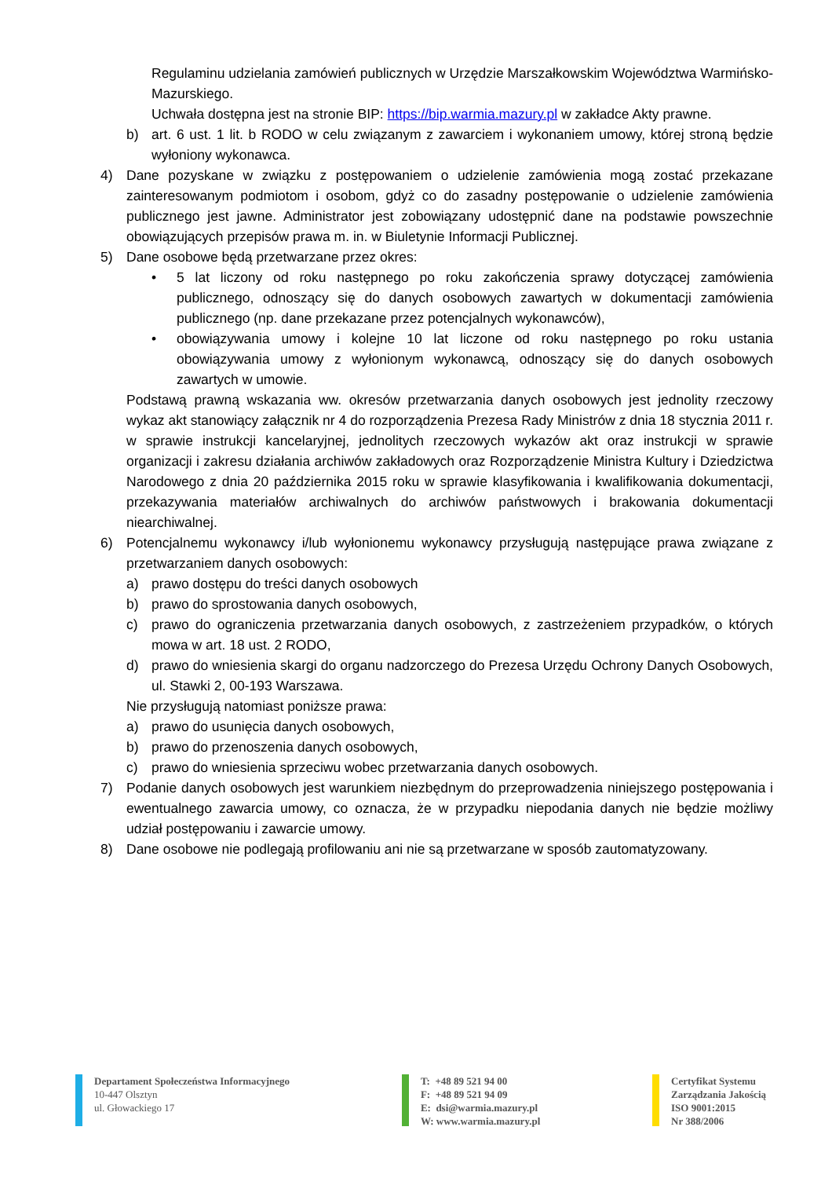Regulaminu udzielania zamówień publicznych w Urzędzie Marszałkowskim Województwa Warmińsko-Mazurskiego.
Uchwała dostępna jest na stronie BIP: https://bip.warmia.mazury.pl w zakładce Akty prawne.
b) art. 6 ust. 1 lit. b RODO w celu związanym z zawarciem i wykonaniem umowy, której stroną będzie wyłoniony wykonawca.
4) Dane pozyskane w związku z postępowaniem o udzielenie zamówienia mogą zostać przekazane zainteresowanym podmiotom i osobom, gdyż co do zasadny postępowanie o udzielenie zamówienia publicznego jest jawne. Administrator jest zobowiązany udostępnić dane na podstawie powszechnie obowiązujących przepisów prawa m. in. w Biuletynie Informacji Publicznej.
5) Dane osobowe będą przetwarzane przez okres:
• 5 lat liczony od roku następnego po roku zakończenia sprawy dotyczącej zamówienia publicznego, odnoszący się do danych osobowych zawartych w dokumentacji zamówienia publicznego (np. dane przekazane przez potencjalnych wykonawców),
• obowiązywania umowy i kolejne 10 lat liczone od roku następnego po roku ustania obowiązywania umowy z wyłonionym wykonawcą, odnoszący się do danych osobowych zawartych w umowie.
Podstawą prawną wskazania ww. okresów przetwarzania danych osobowych jest jednolity rzeczowy wykaz akt stanowiący załącznik nr 4 do rozporządzenia Prezesa Rady Ministrów z dnia 18 stycznia 2011 r. w sprawie instrukcji kancelaryjnej, jednolitych rzeczowych wykazów akt oraz instrukcji w sprawie organizacji i zakresu działania archiwów zakładowych oraz Rozporządzenie Ministra Kultury i Dziedzictwa Narodowego z dnia 20 października 2015 roku w sprawie klasyfikowania i kwalifikowania dokumentacji, przekazywania materiałów archiwalnych do archiwów państwowych i brakowania dokumentacji niearchiwalnej.
6) Potencjalnemu wykonawcy i/lub wyłonionemu wykonawcy przysługują następujące prawa związane z przetwarzaniem danych osobowych:
a) prawo dostępu do treści danych osobowych
b) prawo do sprostowania danych osobowych,
c) prawo do ograniczenia przetwarzania danych osobowych, z zastrzeżeniem przypadków, o których mowa w art. 18 ust. 2 RODO,
d) prawo do wniesienia skargi do organu nadzorczego do Prezesa Urzędu Ochrony Danych Osobowych, ul. Stawki 2, 00-193 Warszawa.
Nie przysługują natomiast poniższe prawa:
a) prawo do usunięcia danych osobowych,
b) prawo do przenoszenia danych osobowych,
c) prawo do wniesienia sprzeciwu wobec przetwarzania danych osobowych.
7) Podanie danych osobowych jest warunkiem niezbędnym do przeprowadzenia niniejszego postępowania i ewentualnego zawarcia umowy, co oznacza, że w przypadku niepodania danych nie będzie możliwy udział postępowaniu i zawarcie umowy.
8) Dane osobowe nie podlegają profilowaniu ani nie są przetwarzane w sposób zautomatyzowany.
Departament Społeczeństwa Informacyjnego
10-447 Olsztyn
ul. Głowackiego 17
T: +48 89 521 94 00
F: +48 89 521 94 09
E: dsi@warmia.mazury.pl
W: www.warmia.mazury.pl
Certyfikat Systemu
Zarządzania Jakością
ISO 9001:2015
Nr 388/2006